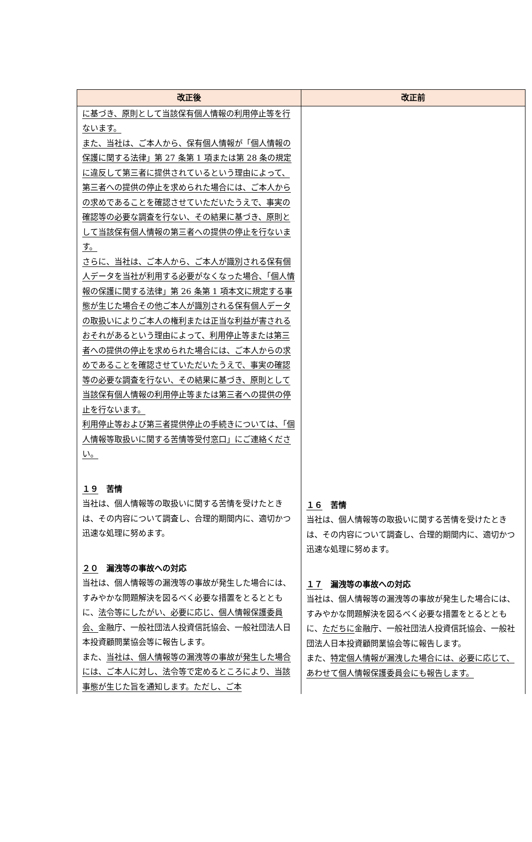| 改正後 | 改正前 |
| --- | --- |
| に基づき、原則として当該保有個人情報の利用停止等を行ないます。 また、当社は、ご本人から、保有個人情報が「個人情報の保護に関する法律」第 27 条第 1 項または第 28 条の規定に違反して第三者に提供されているという理由によって、第三者への提供の停止を求められた場合には、ご本人からの求めであることを確認させていただいたうえで、事実の確認等の必要な調査を行ない、その結果に基づき、原則として当該保有個人情報の第三者への提供の停止を行ないます。 さらに、当社は、ご本人から、ご本人が識別される保有個人データを当社が利用する必要がなくなった場合、「個人情報の保護に関する法律」第 26 条第 1 項本文に規定する事態が生じた場合その他ご本人が識別される保有個人データの取扱いによりご本人の権利または正当な利益が害されるおそれがあるという理由によって、利用停止等または第三者への提供の停止を求められた場合には、ご本人からの求めであることを確認させていただいたうえで、事実の確認等の必要な調査を行ない、その結果に基づき、原則として当該保有個人情報の利用停止等または第三者への提供の停止を行ないます。 利用停止等および第三者提供停止の手続きについては、「個人情報等取扱いに関する苦情等受付窓口」にご連絡ください。 １９ 苦情 当社は、個人情報等の取扱いに関する苦情を受けたときは、その内容について調査し、合理的期間内に、適切かつ迅速な処理に努めます。 ２０ 漏洩等の事故への対応 当社は、個人情報等の漏洩等の事故が発生した場合には、すみやかな問題解決を図るべく必要な措置をとるとともに、 法令等にしたがい、必要に応じ、個人情報保護委員会、 金融庁、一般社団法人投資信託協会、一般社団法人日本投資顧問業協会等に報告します。 また、 当社は、個人情報等の漏洩等の事故が発生した場合には、ご本人に対し、法令等で定めるところにより、当該事態が生じた旨を通知します。ただし、ご本 | １６ 苦情 当社は、個人情報等の取扱いに関する苦情を受けたときは、その内容について調査し、合理的期間内に、適切かつ迅速な処理に努めます。 １７ 漏洩等の事故への対応 当社は、個人情報等の漏洩等の事故が発生した場合には、すみやかな問題解決を図るべく必要な措置をとるとともに、 ただちに 金融庁、一般社団法人投資信託協会、一般社団法人日本投資顧問業協会等に報告します。 また、 特定個人情報が漏洩した場合には、必要に応じて、あわせて個人情報保護委員会にも報告します。 |